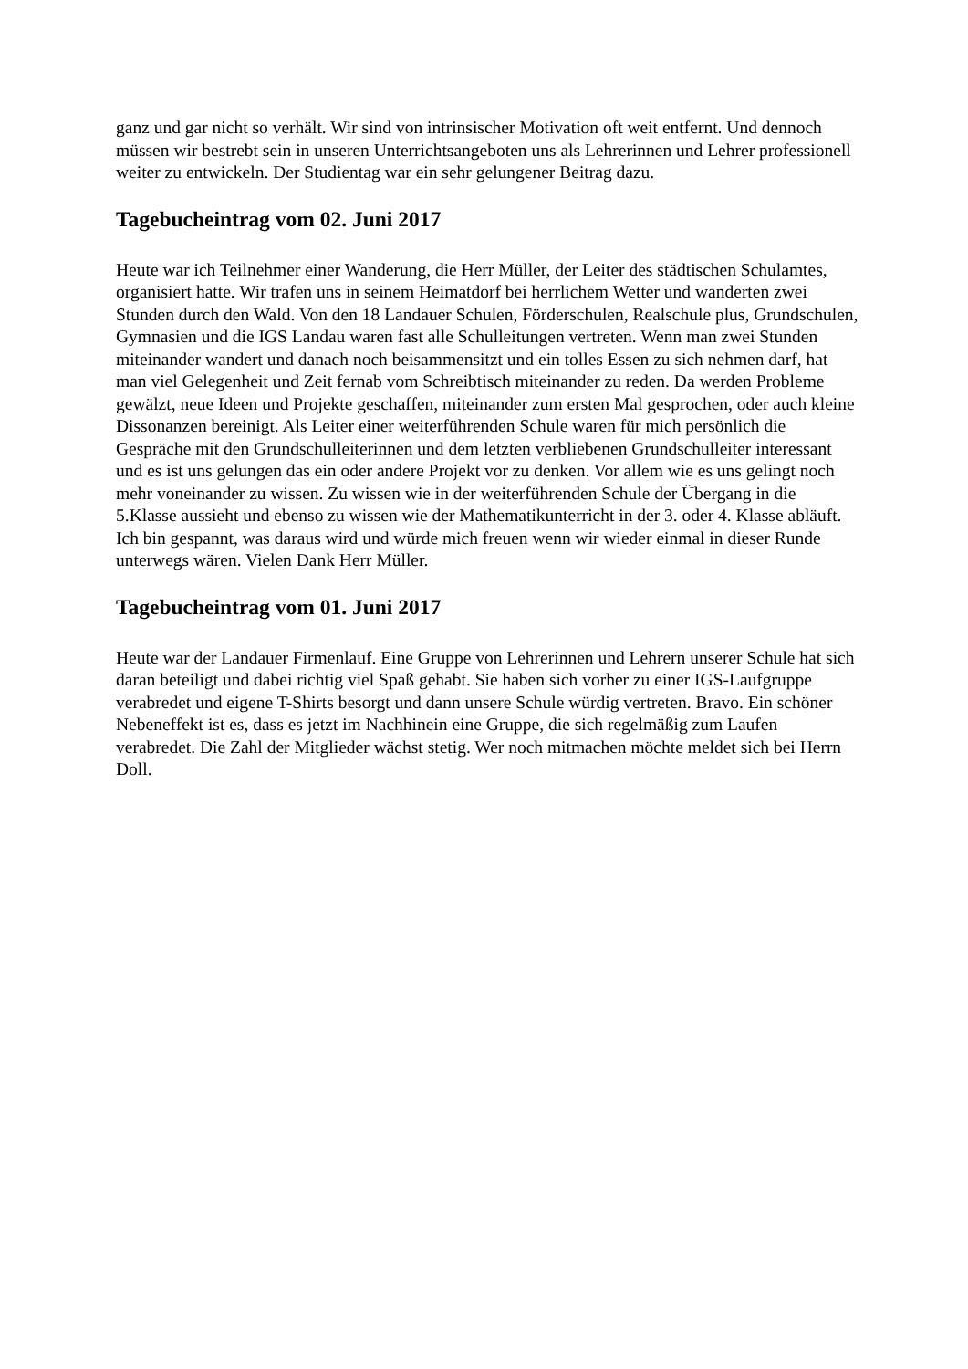ganz und gar nicht so verhält. Wir sind von intrinsischer Motivation oft weit entfernt. Und dennoch müssen wir bestrebt sein in unseren Unterrichtsangeboten uns als Lehrerinnen und Lehrer professionell weiter zu entwickeln. Der Studientag war ein sehr gelungener Beitrag dazu.
Tagebucheintrag vom 02. Juni 2017
Heute war ich Teilnehmer einer Wanderung, die Herr Müller, der Leiter des städtischen Schulamtes, organisiert hatte. Wir trafen uns in seinem Heimatdorf bei herrlichem Wetter und wanderten zwei Stunden durch den Wald. Von den 18 Landauer Schulen, Förderschulen, Realschule plus, Grundschulen, Gymnasien und die IGS Landau waren fast alle Schulleitungen vertreten. Wenn man zwei Stunden miteinander wandert und danach noch beisammensitzt und ein tolles Essen zu sich nehmen darf, hat man viel Gelegenheit und Zeit fernab vom Schreibtisch miteinander zu reden. Da werden Probleme gewälzt, neue Ideen und Projekte geschaffen, miteinander zum ersten Mal gesprochen, oder auch kleine Dissonanzen bereinigt. Als Leiter einer weiterführenden Schule waren für mich persönlich die Gespräche mit den Grundschulleiterinnen und dem letzten verbliebenen Grundschulleiter interessant und es ist uns gelungen das ein oder andere Projekt vor zu denken. Vor allem wie es uns gelingt noch mehr voneinander zu wissen. Zu wissen wie in der weiterführenden Schule der Übergang in die 5.Klasse aussieht und ebenso zu wissen wie der Mathematikunterricht in der 3. oder 4. Klasse abläuft. Ich bin gespannt, was daraus wird und würde mich freuen wenn wir wieder einmal in dieser Runde unterwegs wären. Vielen Dank Herr Müller.
Tagebucheintrag vom 01. Juni 2017
Heute war der Landauer Firmenlauf. Eine Gruppe von Lehrerinnen und Lehrern unserer Schule hat sich daran beteiligt und dabei richtig viel Spaß gehabt. Sie haben sich vorher zu einer IGS-Laufgruppe verabredet und eigene T-Shirts besorgt und dann unsere Schule würdig vertreten. Bravo. Ein schöner Nebeneffekt ist es, dass es jetzt im Nachhinein eine Gruppe, die sich regelmäßig zum Laufen verabredet. Die Zahl der Mitglieder wächst stetig. Wer noch mitmachen möchte meldet sich bei Herrn Doll.